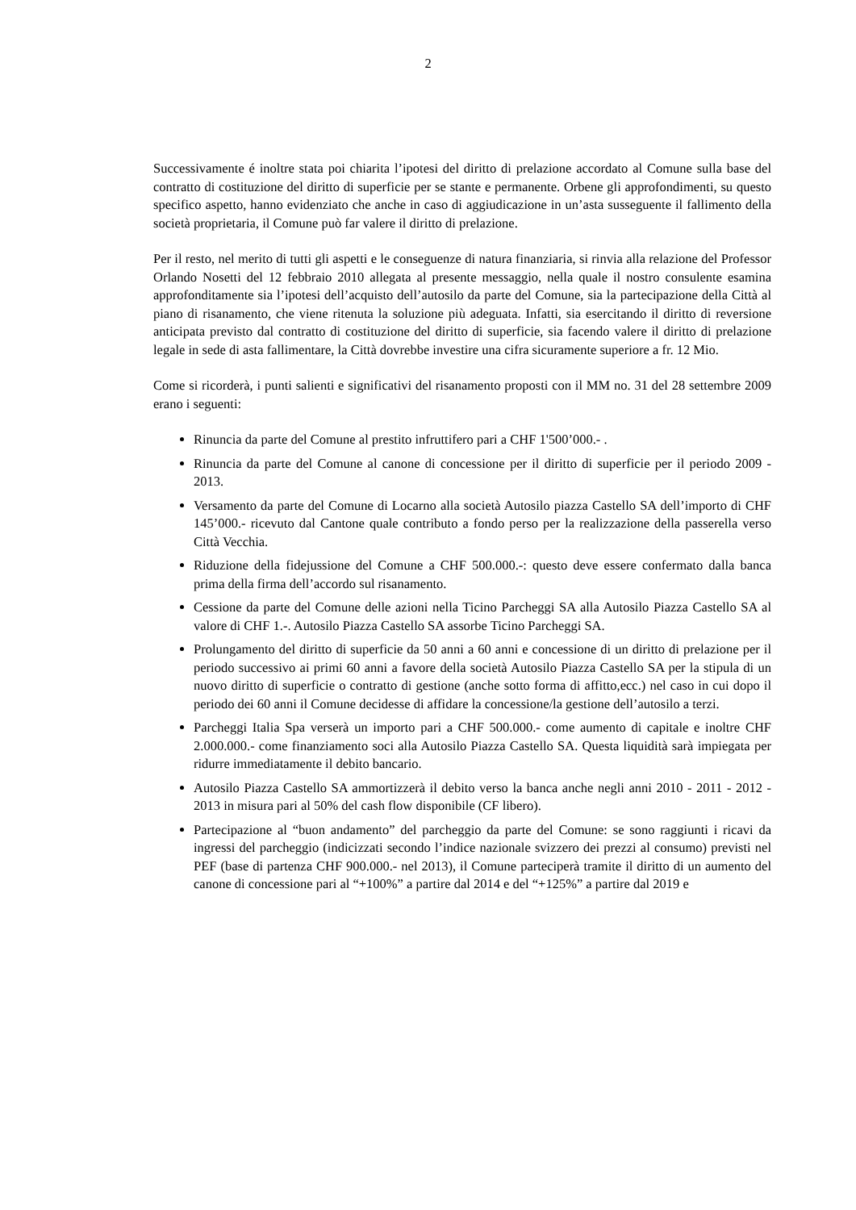2
Successivamente é inoltre stata poi chiarita l’ipotesi del diritto di prelazione accordato al Comune sulla base del contratto di costituzione del diritto di superficie per se stante e permanente. Orbene gli approfondimenti, su questo specifico aspetto, hanno evidenziato che anche in caso di aggiudicazione in un’asta susseguente il fallimento della società proprietaria, il Comune può far valere il diritto di prelazione.
Per il resto, nel merito di tutti gli aspetti e le conseguenze di natura finanziaria, si rinvia alla relazione del Professor Orlando Nosetti del 12 febbraio 2010 allegata al presente messaggio, nella quale il nostro consulente esamina approfonditamente sia l’ipotesi dell’acquisto dell’autosilo da parte del Comune, sia la partecipazione della Città al piano di risanamento, che viene ritenuta la soluzione più adeguata. Infatti, sia esercitando il diritto di reversione anticipata previsto dal contratto di costituzione del diritto di superficie, sia facendo valere il diritto di prelazione legale in sede di asta fallimentare, la Città dovrebbe investire una cifra sicuramente superiore a fr. 12 Mio.
Come si ricorderà, i punti salienti e significativi del risanamento proposti con il MM no. 31 del 28 settembre 2009 erano i seguenti:
Rinuncia da parte del Comune al prestito infruttifero pari a CHF 1'500’000.- .
Rinuncia da parte del Comune al canone di concessione per il diritto di superficie per il periodo 2009 - 2013.
Versamento da parte del Comune di Locarno alla società Autosilo piazza Castello SA dell’importo di CHF 145’000.- ricevuto dal Cantone quale contributo a fondo perso per la realizzazione della passerella verso Città Vecchia.
Riduzione della fidejussione del Comune a CHF 500.000.-: questo deve essere confermato dalla banca prima della firma dell’accordo sul risanamento.
Cessione da parte del Comune delle azioni nella Ticino Parcheggi SA alla Autosilo Piazza Castello SA al valore di CHF 1.-. Autosilo Piazza Castello SA assorbe Ticino Parcheggi SA.
Prolungamento del diritto di superficie da 50 anni a 60 anni e concessione di un diritto di prelazione per il periodo successivo ai primi 60 anni a favore della società Autosilo Piazza Castello SA per la stipula di un nuovo diritto di superficie o contratto di gestione (anche sotto forma di affitto,ecc.) nel caso in cui dopo il periodo dei 60 anni il Comune decidesse di affidare la concessione/la gestione dell’autosilo a terzi.
Parcheggi Italia Spa verserà un importo pari a CHF 500.000.- come aumento di capitale e inoltre CHF 2.000.000.- come finanziamento soci alla Autosilo Piazza Castello SA. Questa liquidità sarà impiegata per ridurre immediatamente il debito bancario.
Autosilo Piazza Castello SA ammortizzerà il debito verso la banca anche negli anni 2010 - 2011 - 2012 - 2013 in misura pari al 50% del cash flow disponibile (CF libero).
Partecipazione al “buon andamento” del parcheggio da parte del Comune: se sono raggiunti i ricavi da ingressi del parcheggio (indicizzati secondo l’indice nazionale svizzero dei prezzi al consumo) previsti nel PEF (base di partenza CHF 900.000.- nel 2013), il Comune parteciperà tramite il diritto di un aumento del canone di concessione pari al “+100%” a partire dal 2014 e del “+125%” a partire dal 2019 e